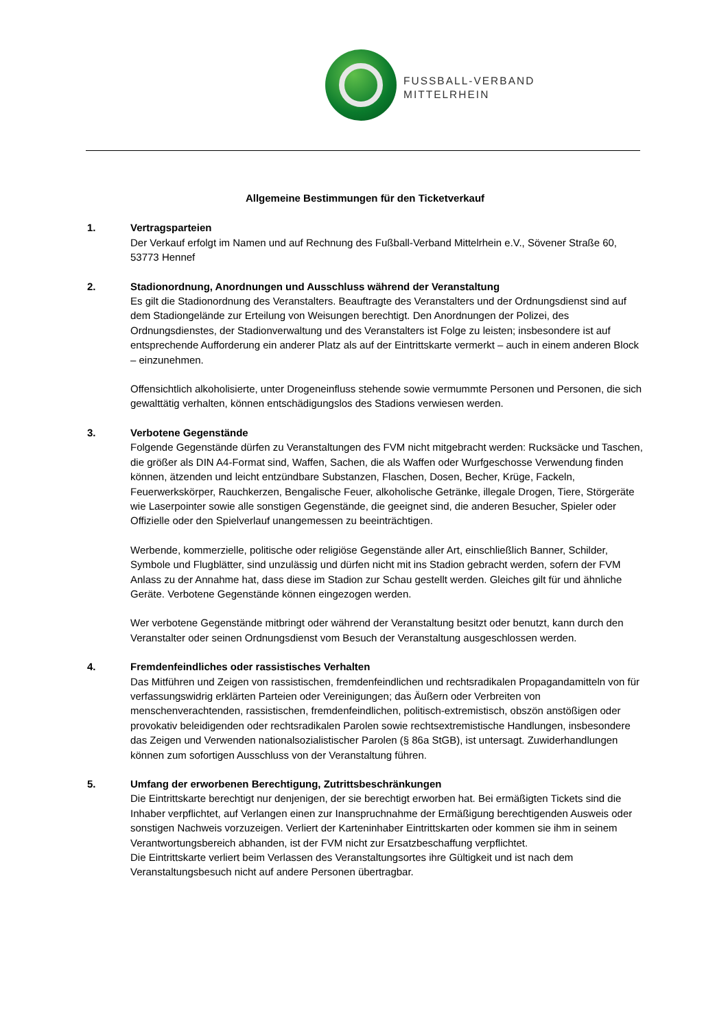FUSSBALL-VERBAND
MITTELRHEIN
Allgemeine Bestimmungen für den Ticketverkauf
1. Vertragsparteien
Der Verkauf erfolgt im Namen und auf Rechnung des Fußball-Verband Mittelrhein e.V., Sövener Straße 60, 53773 Hennef
2. Stadionordnung, Anordnungen und Ausschluss während der Veranstaltung
Es gilt die Stadionordnung des Veranstalters. Beauftragte des Veranstalters und der Ordnungsdienst sind auf dem Stadiongelände zur Erteilung von Weisungen berechtigt. Den Anordnungen der Polizei, des Ordnungsdienstes, der Stadionverwaltung und des Veranstalters ist Folge zu leisten; insbesondere ist auf entsprechende Aufforderung ein anderer Platz als auf der Eintrittskarte vermerkt – auch in einem anderen Block – einzunehmen.
Offensichtlich alkoholisierte, unter Drogeneinfluss stehende sowie vermummte Personen und Personen, die sich gewalttätig verhalten, können entschädigungslos des Stadions verwiesen werden.
3. Verbotene Gegenstände
Folgende Gegenstände dürfen zu Veranstaltungen des FVM nicht mitgebracht werden: Rucksäcke und Taschen, die größer als DIN A4-Format sind, Waffen, Sachen, die als Waffen oder Wurfgeschosse Verwendung finden können, ätzenden und leicht entzündbare Substanzen, Flaschen, Dosen, Becher, Krüge, Fackeln, Feuerwerkskörper, Rauchkerzen, Bengalische Feuer, alkoholische Getränke, illegale Drogen, Tiere, Störgeräte wie Laserpointer sowie alle sonstigen Gegenstände, die geeignet sind, die anderen Besucher, Spieler oder Offizielle oder den Spielverlauf unangemessen zu beeinträchtigen.
Werbende, kommerzielle, politische oder religiöse Gegenstände aller Art, einschließlich Banner, Schilder, Symbole und Flugblätter, sind unzulässig und dürfen nicht mit ins Stadion gebracht werden, sofern der FVM Anlass zu der Annahme hat, dass diese im Stadion zur Schau gestellt werden. Gleiches gilt für und ähnliche Geräte. Verbotene Gegenstände können eingezogen werden.
Wer verbotene Gegenstände mitbringt oder während der Veranstaltung besitzt oder benutzt, kann durch den Veranstalter oder seinen Ordnungsdienst vom Besuch der Veranstaltung ausgeschlossen werden.
4. Fremdenfeindliches oder rassistisches Verhalten
Das Mitführen und Zeigen von rassistischen, fremdenfeindlichen und rechtsradikalen Propagandamitteln von für verfassungswidrig erklärten Parteien oder Vereinigungen; das Äußern oder Verbreiten von menschenverachtenden, rassistischen, fremdenfeindlichen, politisch-extremistisch, obszön anstößigen oder provokativ beleidigenden oder rechtsradikalen Parolen sowie rechtsextremistische Handlungen, insbesondere das Zeigen und Verwenden nationalsozialistischer Parolen (§ 86a StGB), ist untersagt. Zuwiderhandlungen können zum sofortigen Ausschluss von der Veranstaltung führen.
5. Umfang der erworbenen Berechtigung, Zutrittsbeschränkungen
Die Eintrittskarte berechtigt nur denjenigen, der sie berechtigt erworben hat. Bei ermäßigten Tickets sind die Inhaber verpflichtet, auf Verlangen einen zur Inanspruchnahme der Ermäßigung berechtigenden Ausweis oder sonstigen Nachweis vorzuzeigen. Verliert der Karteninhaber Eintrittskarten oder kommen sie ihm in seinem Verantwortungsbereich abhanden, ist der FVM nicht zur Ersatzbeschaffung verpflichtet.
Die Eintrittskarte verliert beim Verlassen des Veranstaltungsortes ihre Gültigkeit und ist nach dem Veranstaltungsbesuch nicht auf andere Personen übertragbar.